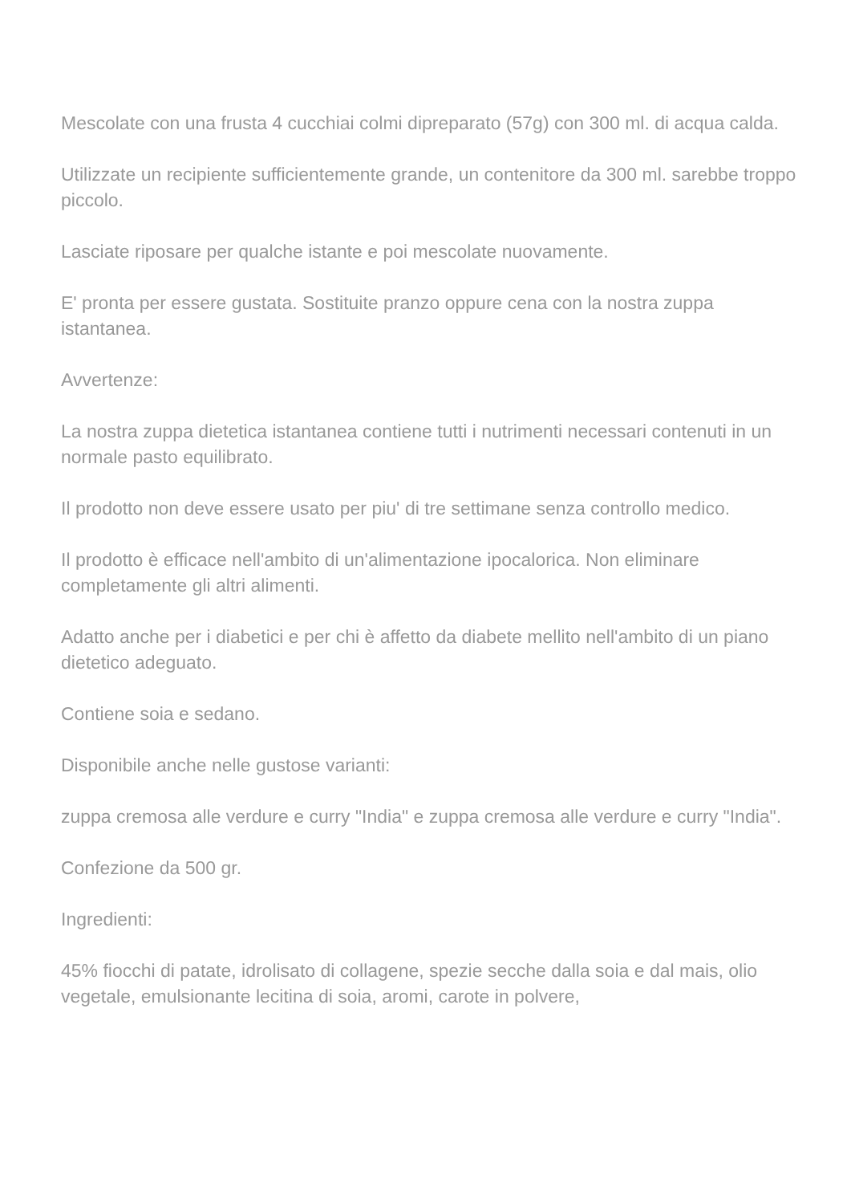Mescolate con una frusta 4 cucchiai colmi dipreparato (57g) con 300 ml. di acqua calda.
Utilizzate un recipiente sufficientemente grande, un contenitore da 300 ml. sarebbe troppo piccolo.
Lasciate riposare per qualche istante e poi mescolate nuovamente.
E' pronta per essere gustata. Sostituite pranzo oppure cena con la nostra zuppa istantanea.
Avvertenze:
La nostra zuppa dietetica istantanea contiene tutti i nutrimenti necessari contenuti in un normale pasto equilibrato.
Il prodotto non deve essere usato per piu' di tre settimane senza controllo medico.
Il prodotto è efficace nell'ambito di un'alimentazione ipocalorica. Non eliminare completamente gli altri alimenti.
Adatto anche per i diabetici e per chi è affetto da diabete mellito nell'ambito di un piano dietetico adeguato.
Contiene soia e sedano.
Disponibile anche nelle gustose varianti:
zuppa cremosa alle verdure e curry "India" e zuppa cremosa alle verdure e curry "India".
Confezione da 500 gr.
Ingredienti:
45% fiocchi di patate, idrolisato di collagene, spezie secche dalla soia e dal mais, olio vegetale, emulsionante lecitina di soia, aromi, carote in polvere,